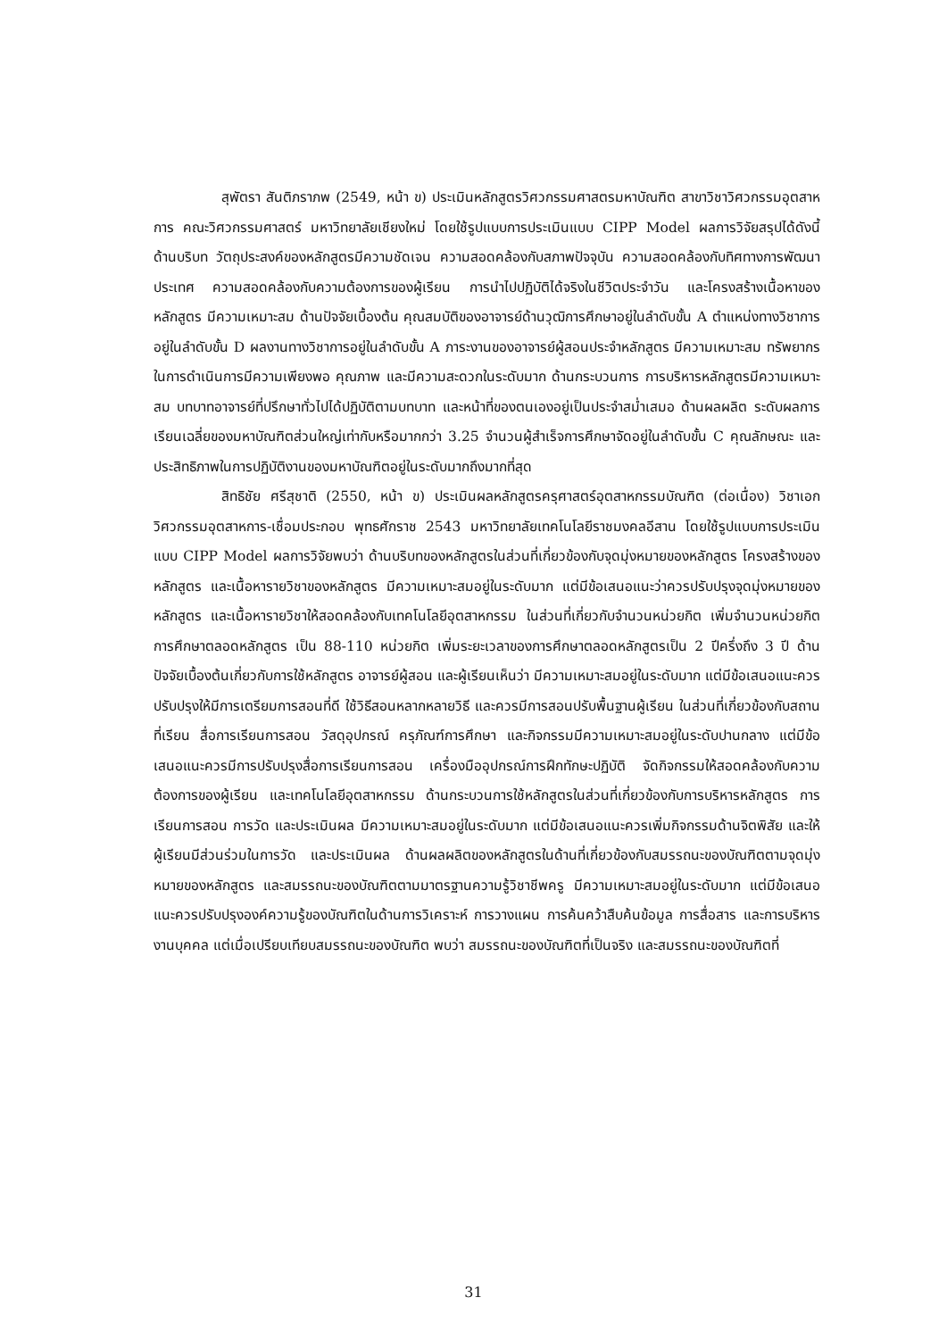สุพัตรา สันติภราภพ (2549, หน้า ข) ประเมินหลักสูตรวิศวกรรมศาสตรมหาบัณฑิต สาขาวิชาวิศวกรรมอุตสาหการ คณะวิศวกรรมศาสตร์ มหาวิทยาลัยเชียงใหม่ โดยใช้รูปแบบการประเมินแบบ CIPP Model ผลการวิจัยสรุปได้ดังนี้ ด้านบริบท วัตถุประสงค์ของหลักสูตรมีความชัดเจน ความสอดคล้องกับสภาพปัจจุบัน ความสอดคล้องกับทิศทางการพัฒนาประเทศ ความสอดคล้องกับความต้องการของผู้เรียน การนำไปปฏิบัติได้จริงในชีวิตประจำวัน และโครงสร้างเนื้อหาของหลักสูตร มีความเหมาะสม ด้านปัจจัยเบื้องต้น คุณสมบัติของอาจารย์ด้านวุฒิการศึกษาอยู่ในลำดับขั้น A ตำแหน่งทางวิชาการอยู่ในลำดับขั้น D ผลงานทางวิชาการอยู่ในลำดับขั้น A ภาระงานของอาจารย์ผู้สอนประจำหลักสูตร มีความเหมาะสม ทรัพยากรในการดำเนินการมีความเพียงพอ คุณภาพ และมีความสะดวกในระดับมาก ด้านกระบวนการ การบริหารหลักสูตรมีความเหมาะสม บทบาทอาจารย์ที่ปรึกษาทั่วไปได้ปฏิบัติตามบทบาท และหน้าที่ของตนเองอยู่เป็นประจำสม่ำเสมอ ด้านผลผลิต ระดับผลการเรียนเฉลี่ยของมหาบัณฑิตส่วนใหญ่เท่ากับหรือมากกว่า 3.25 จำนวนผู้สำเร็จการศึกษาจัดอยู่ในลำดับขั้น C คุณลักษณะ และประสิทธิภาพในการปฏิบัติงานของมหาบัณฑิตอยู่ในระดับมากถึงมากที่สุด
สิทธิชัย ศรีสุชาติ (2550, หน้า ข) ประเมินผลหลักสูตรครุศาสตร์อุตสาหกรรมบัณฑิต (ต่อเนื่อง) วิชาเอกวิศวกรรมอุตสาหการ-เชื่อมประกอบ พุทธศักราช 2543 มหาวิทยาลัยเทคโนโลยีราชมงคลอีสาน โดยใช้รูปแบบการประเมินแบบ CIPP Model ผลการวิจัยพบว่า ด้านบริบทของหลักสูตรในส่วนที่เกี่ยวข้องกับจุดมุ่งหมายของหลักสูตร โครงสร้างของหลักสูตร และเนื้อหารายวิชาของหลักสูตร มีความเหมาะสมอยู่ในระดับมาก แต่มีข้อเสนอแนะว่าควรปรับปรุงจุดมุ่งหมายของหลักสูตร และเนื้อหารายวิชาให้สอดคล้องกับเทคโนโลยีอุตสาหกรรม ในส่วนที่เกี่ยวกับจำนวนหน่วยกิต เพิ่มจำนวนหน่วยกิตการศึกษาตลอดหลักสูตร เป็น 88-110 หน่วยกิต เพิ่มระยะเวลาของการศึกษาตลอดหลักสูตรเป็น 2 ปีครึ่งถึง 3 ปี ด้านปัจจัยเบื้องต้นเกี่ยวกับการใช้หลักสูตร อาจารย์ผู้สอน และผู้เรียนเห็นว่า มีความเหมาะสมอยู่ในระดับมาก แต่มีข้อเสนอแนะควรปรับปรุงให้มีการเตรียมการสอนที่ดี ใช้วิธีสอนหลากหลายวิธี และควรมีการสอนปรับพื้นฐานผู้เรียน ในส่วนที่เกี่ยวข้องกับสถานที่เรียน สื่อการเรียนการสอน วัสดุอุปกรณ์ ครุภัณฑ์การศึกษา และกิจกรรมมีความเหมาะสมอยู่ในระดับปานกลาง แต่มีข้อเสนอแนะควรมีการปรับปรุงสื่อการเรียนการสอน เครื่องมืออุปกรณ์การฝึกทักษะปฏิบัติ จัดกิจกรรมให้สอดคล้องกับความต้องการของผู้เรียน และเทคโนโลยีอุตสาหกรรม ด้านกระบวนการใช้หลักสูตรในส่วนที่เกี่ยวข้องกับการบริหารหลักสูตร การเรียนการสอน การวัด และประเมินผล มีความเหมาะสมอยู่ในระดับมาก แต่มีข้อเสนอแนะควรเพิ่มกิจกรรมด้านจิตพิสัย และให้ผู้เรียนมีส่วนร่วมในการวัด และประเมินผล ด้านผลผลิตของหลักสูตรในด้านที่เกี่ยวข้องกับสมรรถนะของบัณฑิตตามจุดมุ่งหมายของหลักสูตร และสมรรถนะของบัณฑิตตามมาตรฐานความรู้วิชาชีพครู มีความเหมาะสมอยู่ในระดับมาก แต่มีข้อเสนอแนะควรปรับปรุงองค์ความรู้ของบัณฑิตในด้านการวิเคราะห์ การวางแผน การค้นคว้าสืบค้นข้อมูล การสื่อสาร และการบริหารงานบุคคล แต่เมื่อเปรียบเทียบสมรรถนะของบัณฑิต พบว่า สมรรถนะของบัณฑิตที่เป็นจริง และสมรรถนะของบัณฑิตที่
31